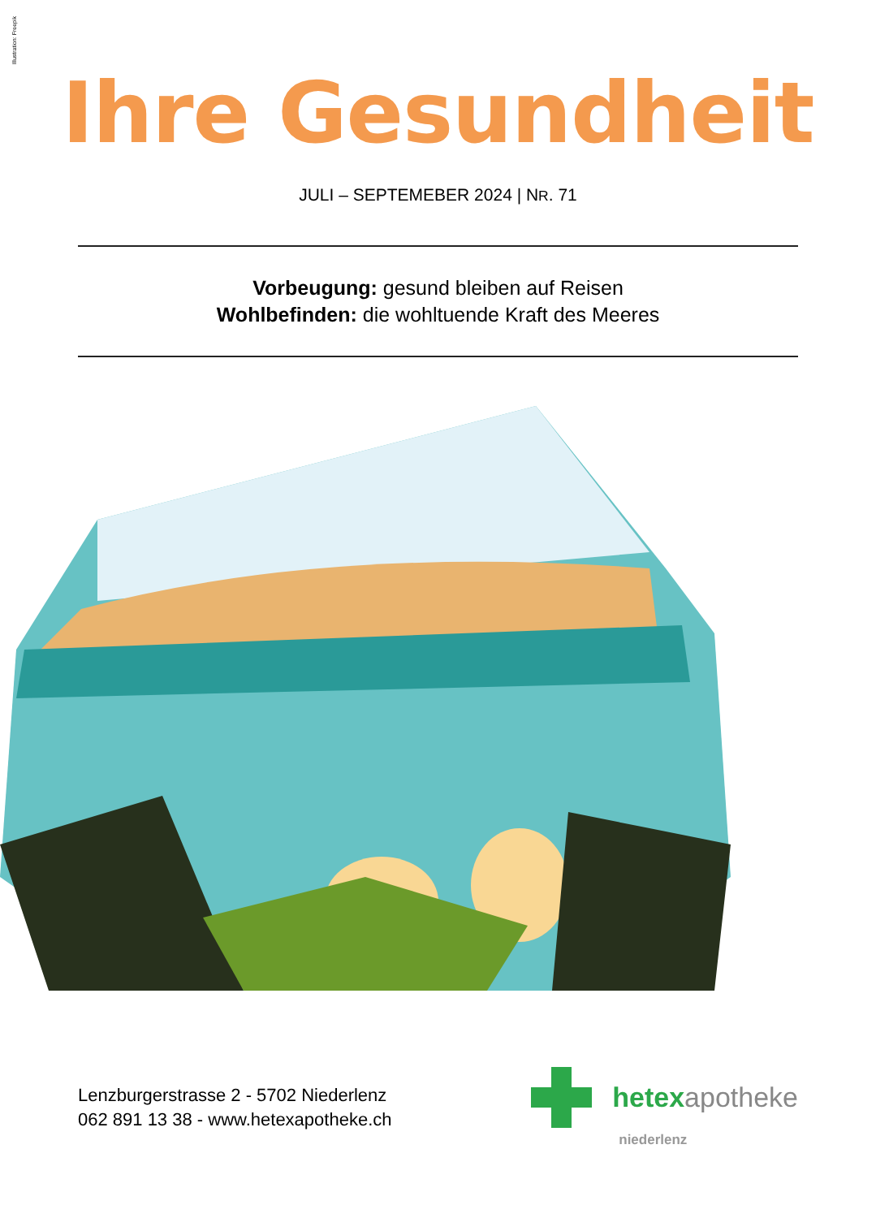Illustration: Freepik
Ihre Gesundheit
JULI – SEPTEMEBER 2024 | NR. 71
Vorbeugung: gesund bleiben auf Reisen
Wohlbefinden: die wohltuende Kraft des Meeres
Lenzburgerstrasse 2 - 5702 Niederlenz
062 891 13 38 - www.hetexapotheke.ch
hetexapotheke
niederlenz